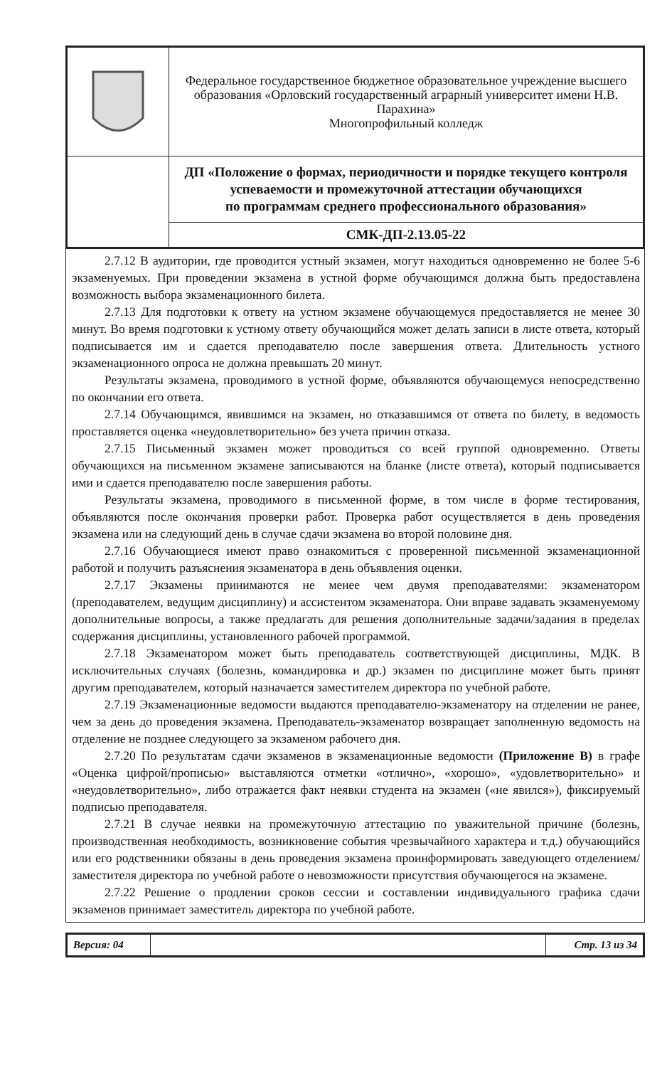| | Федеральное государственное бюджетное образовательное учреждение высшего образования «Орловский государственный аграрный университет имени Н.В. Парахина» Многопрофильный колледж |
| | ДП «Положение о формах, периодичности и порядке текущего контроля успеваемости и промежуточной аттестации обучающихся по программам среднего профессионального образования» |
| | СМК-ДП-2.13.05-22 |
2.7.12 В аудитории, где проводится устный экзамен, могут находиться одновременно не более 5-6 экзаменуемых. При проведении экзамена в устной форме обучающимся должна быть предоставлена возможность выбора экзаменационного билета.
2.7.13 Для подготовки к ответу на устном экзамене обучающемуся предоставляется не менее 30 минут. Во время подготовки к устному ответу обучающийся может делать записи в листе ответа, который подписывается им и сдается преподавателю после завершения ответа. Длительность устного экзаменационного опроса не должна превышать 20 минут.
Результаты экзамена, проводимого в устной форме, объявляются обучающемуся непосредственно по окончании его ответа.
2.7.14 Обучающимся, явившимся на экзамен, но отказавшимся от ответа по билету, в ведомость проставляется оценка «неудовлетворительно» без учета причин отказа.
2.7.15 Письменный экзамен может проводиться со всей группой одновременно. Ответы обучающихся на письменном экзамене записываются на бланке (листе ответа), который подписывается ими и сдается преподавателю после завершения работы.
Результаты экзамена, проводимого в письменной форме, в том числе в форме тестирования, объявляются после окончания проверки работ. Проверка работ осуществляется в день проведения экзамена или на следующий день в случае сдачи экзамена во второй половине дня.
2.7.16 Обучающиеся имеют право ознакомиться с проверенной письменной экзаменационной работой и получить разъяснения экзаменатора в день объявления оценки.
2.7.17 Экзамены принимаются не менее чем двумя преподавателями: экзаменатором (преподавателем, ведущим дисциплину) и ассистентом экзаменатора. Они вправе задавать экзаменуемому дополнительные вопросы, а также предлагать для решения дополнительные задачи/задания в пределах содержания дисциплины, установленного рабочей программой.
2.7.18 Экзаменатором может быть преподаватель соответствующей дисциплины, МДК. В исключительных случаях (болезнь, командировка и др.) экзамен по дисциплине может быть принят другим преподавателем, который назначается заместителем директора по учебной работе.
2.7.19 Экзаменационные ведомости выдаются преподавателю-экзаменатору на отделении не ранее, чем за день до проведения экзамена. Преподаватель-экзаменатор возвращает заполненную ведомость на отделение не позднее следующего за экзаменом рабочего дня.
2.7.20 По результатам сдачи экзаменов в экзаменационные ведомости (Приложение В) в графе «Оценка цифрой/прописью» выставляются отметки «отлично», «хорошо», «удовлетворительно» и «неудовлетворительно», либо отражается факт неявки студента на экзамен («не явился»), фиксируемый подписью преподавателя.
2.7.21 В случае неявки на промежуточную аттестацию по уважительной причине (болезнь, производственная необходимость, возникновение события чрезвычайного характера и т.д.) обучающийся или его родственники обязаны в день проведения экзамена проинформировать заведующего отделением/заместителя директора по учебной работе о невозможности присутствия обучающегося на экзамене.
2.7.22 Решение о продлении сроков сессии и составлении индивидуального графика сдачи экзаменов принимает заместитель директора по учебной работе.
| Версия: 04 | | Стр. 13 из 34 |